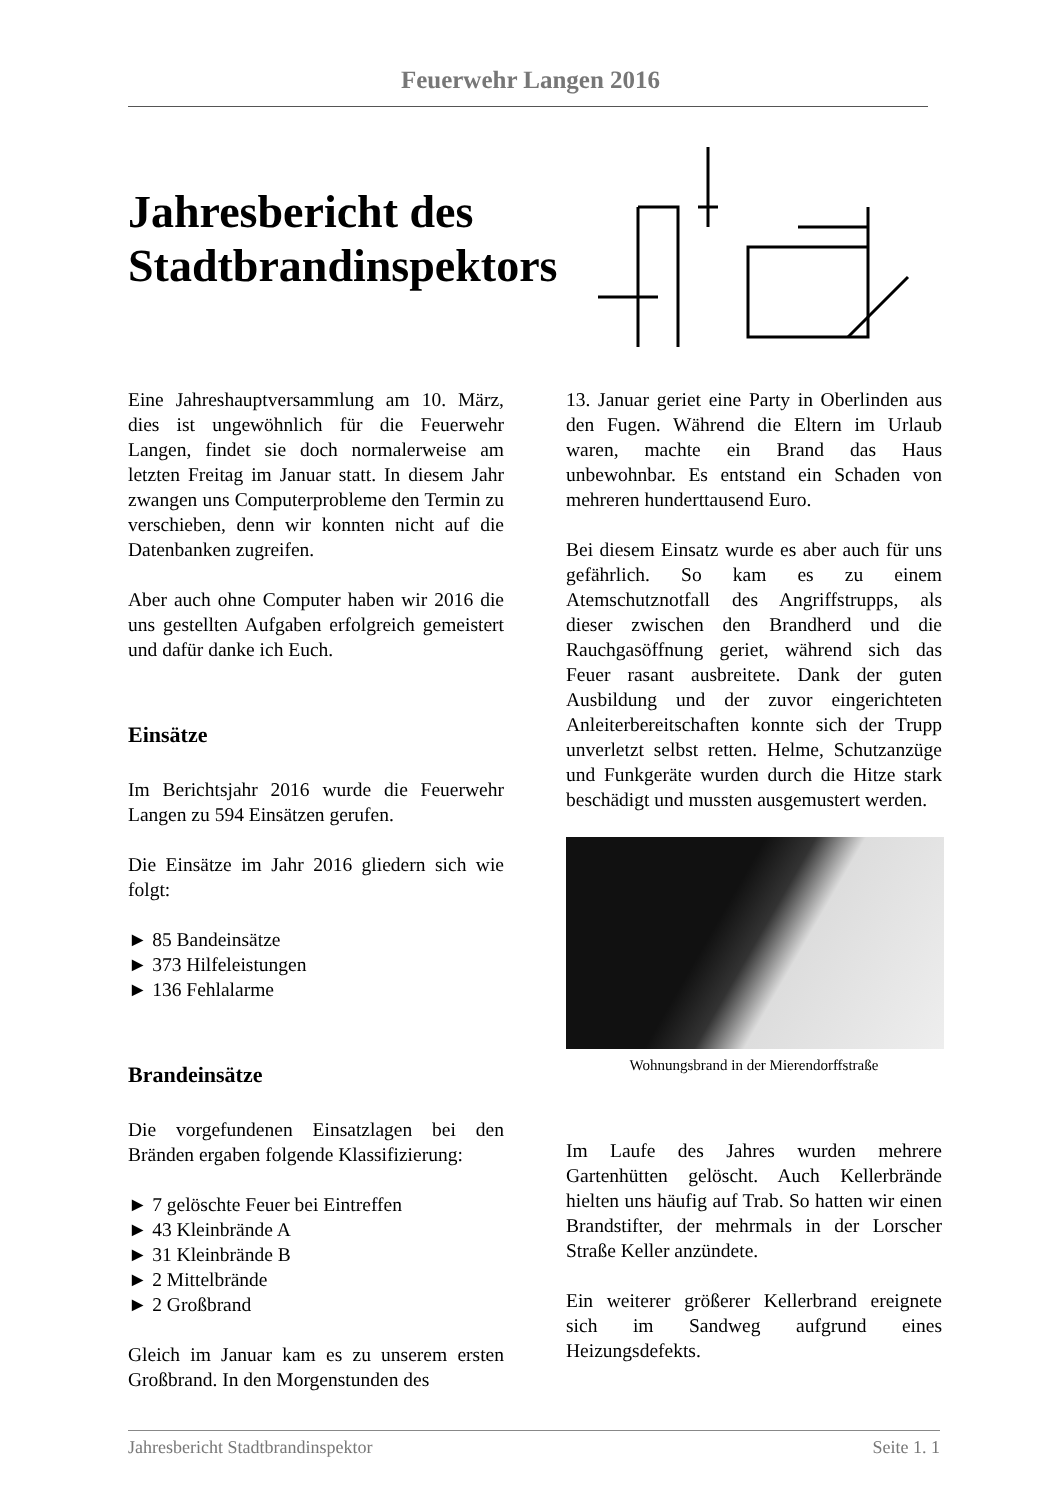Feuerwehr Langen 2016
Jahresbericht des Stadtbrandinspektors
Eine Jahreshauptversammlung am 10. März, dies ist ungewöhnlich für die Feuerwehr Langen, findet sie doch normalerweise am letzten Freitag im Januar statt. In diesem Jahr zwangen uns Computerprobleme den Termin zu verschieben, denn wir konnten nicht auf die Datenbanken zugreifen.
Aber auch ohne Computer haben wir 2016 die uns gestellten Aufgaben erfolgreich gemeistert und dafür danke ich Euch.
Einsätze
Im Berichtsjahr 2016 wurde die Feuerwehr Langen zu 594 Einsätzen gerufen.
Die Einsätze im Jahr 2016 gliedern sich wie folgt:
► 85 Bandeinsätze
► 373 Hilfeleistungen
► 136 Fehlalarme
Brandeinsätze
Die vorgefundenen Einsatzlagen bei den Bränden ergaben folgende Klassifizierung:
► 7 gelöschte Feuer bei Eintreffen
► 43 Kleinbrände A
► 31 Kleinbrände B
► 2 Mittelbrände
► 2 Großbrand
Gleich im Januar kam es zu unserem ersten Großbrand. In den Morgenstunden des
13. Januar geriet eine Party in Oberlinden aus den Fugen. Während die Eltern im Urlaub waren, machte ein Brand das Haus unbewohnbar. Es entstand ein Schaden von mehreren hunderttausend Euro.
Bei diesem Einsatz wurde es aber auch für uns gefährlich. So kam es zu einem Atemschutznotfall des Angriffstrupps, als dieser zwischen den Brandherd und die Rauchgasöffnung geriet, während sich das Feuer rasant ausbreitete. Dank der guten Ausbildung und der zuvor eingerichteten Anleiterbereitschaften konnte sich der Trupp unverletzt selbst retten. Helme, Schutzanzüge und Funkgeräte wurden durch die Hitze stark beschädigt und mussten ausgemustert werden.
Wohnungsbrand in der Mierendorffstraße
Im Laufe des Jahres wurden mehrere Gartenhütten gelöscht. Auch Kellerbrände hielten uns häufig auf Trab. So hatten wir einen Brandstifter, der mehrmals in der Lorscher Straße Keller anzündete.
Ein weiterer größerer Kellerbrand ereignete sich im Sandweg aufgrund eines Heizungsdefekts.
Jahresbericht Stadtbrandinspektor Seite 1. 1